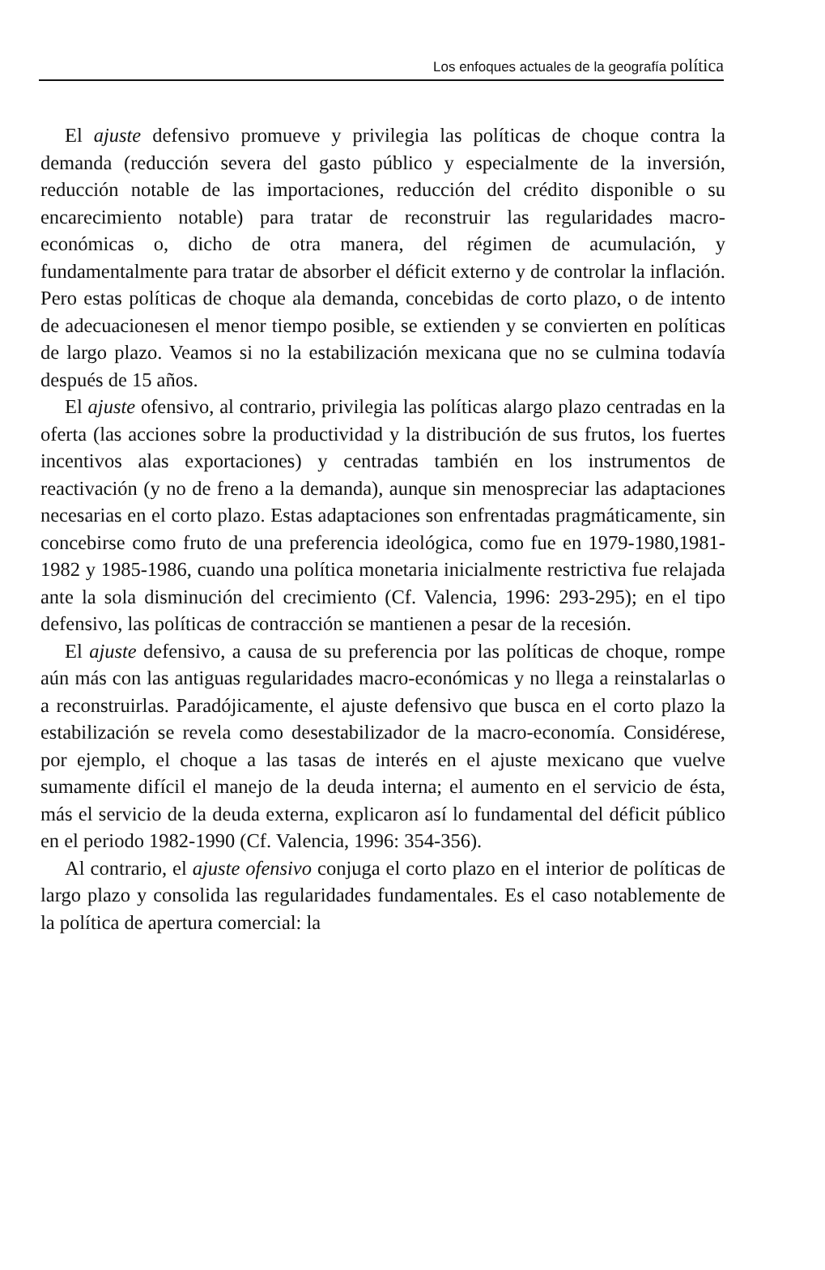Los enfoques actuales de la geografía política
El ajuste defensivo promueve y privilegia las políticas de choque contra la demanda (reducción severa del gasto público y especialmente de la inversión, reducción notable de las importaciones, reducción del crédito disponible o su encarecimiento notable) para tratar de reconstruir las regularidades macro-económicas o, dicho de otra manera, del régimen de acumulación, y fundamentalmente para tratar de absorber el déficit externo y de controlar la inflación. Pero estas políticas de choque ala demanda, concebidas de corto plazo, o de intento de adecuacionesen el menor tiempo posible, se extienden y se convierten en políticas de largo plazo. Veamos si no la estabilización mexicana que no se culmina todavía después de 15 años.
El ajuste ofensivo, al contrario, privilegia las políticas alargo plazo centradas en la oferta (las acciones sobre la productividad y la distribución de sus frutos, los fuertes incentivos alas exportaciones) y centradas también en los instrumentos de reactivación (y no de freno a la demanda), aunque sin menospreciar las adaptaciones necesarias en el corto plazo. Estas adaptaciones son enfrentadas pragmáticamente, sin concebirse como fruto de una preferencia ideológica, como fue en 1979-1980,1981-1982 y 1985-1986, cuando una política monetaria inicialmente restrictiva fue relajada ante la sola disminución del crecimiento (Cf. Valencia, 1996: 293-295); en el tipo defensivo, las políticas de contracción se mantienen a pesar de la recesión.
El ajuste defensivo, a causa de su preferencia por las políticas de choque, rompe aún más con las antiguas regularidades macro-económicas y no llega a reinstalarlas o a reconstruirlas. Paradójicamente, el ajuste defensivo que busca en el corto plazo la estabilización se revela como desestabilizador de la macro-economía. Considérese, por ejemplo, el choque a las tasas de interés en el ajuste mexicano que vuelve sumamente difícil el manejo de la deuda interna; el aumento en el servicio de ésta, más el servicio de la deuda externa, explicaron así lo fundamental del déficit público en el periodo 1982-1990 (Cf. Valencia, 1996: 354-356).
Al contrario, el ajuste ofensivo conjuga el corto plazo en el interior de políticas de largo plazo y consolida las regularidades fundamentales. Es el caso notablemente de la política de apertura comercial: la